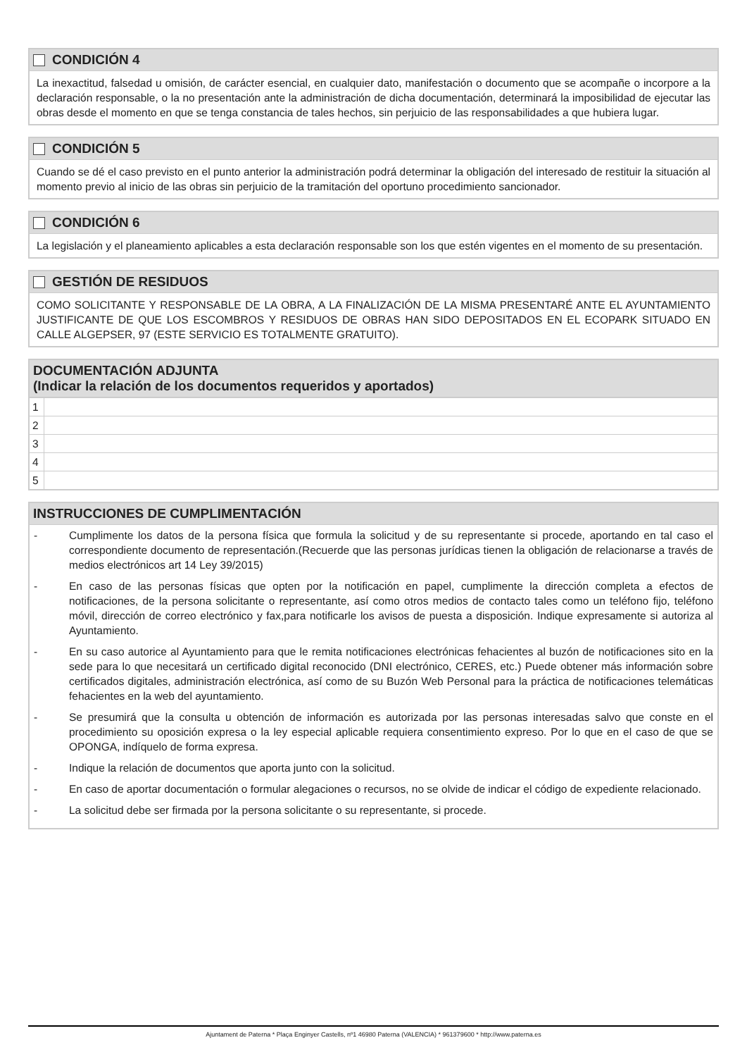CONDICIÓN 4
La inexactitud, falsedad u omisión, de carácter esencial, en cualquier dato, manifestación o documento que se acompañe o incorpore a la declaración responsable, o la no presentación ante la administración de dicha documentación, determinará la imposibilidad de ejecutar las obras desde el momento en que se tenga constancia de tales hechos, sin perjuicio de las responsabilidades a que hubiera lugar.
CONDICIÓN 5
Cuando se dé el caso previsto en el punto anterior la administración podrá determinar la obligación del interesado de restituir la situación al momento previo al inicio de las obras sin perjuicio de la tramitación del oportuno procedimiento sancionador.
CONDICIÓN 6
La legislación y el planeamiento aplicables a esta declaración responsable son los que estén vigentes en el momento de su presentación.
GESTIÓN DE RESIDUOS
COMO SOLICITANTE Y RESPONSABLE DE LA OBRA, A LA FINALIZACIÓN DE LA MISMA PRESENTARÉ ANTE EL AYUNTAMIENTO JUSTIFICANTE DE QUE LOS ESCOMBROS Y RESIDUOS DE OBRAS HAN SIDO DEPOSITADOS EN EL ECOPARK SITUADO EN CALLE ALGEPSER, 97 (ESTE SERVICIO ES TOTALMENTE GRATUITO).
DOCUMENTACIÓN ADJUNTA
(Indicar la relación de los documentos requeridos y aportados)
| 1 | |
| 2 | |
| 3 | |
| 4 | |
| 5 | |
INSTRUCCIONES DE CUMPLIMENTACIÓN
- Cumplimente los datos de la persona física que formula la solicitud y de su representante si procede, aportando en tal caso el correspondiente documento de representación.(Recuerde que las personas jurídicas tienen la obligación de relacionarse a través de medios electrónicos art 14 Ley 39/2015)
- En caso de las personas físicas que opten por la notificación en papel, cumplimente la dirección completa a efectos de notificaciones, de la persona solicitante o representante, así como otros medios de contacto tales como un teléfono fijo, teléfono móvil, dirección de correo electrónico y fax,para notificarle los avisos de puesta a disposición. Indique expresamente si autoriza al Ayuntamiento.
- En su caso autorice al Ayuntamiento para que le remita notificaciones electrónicas fehacientes al buzón de notificaciones sito en la sede para lo que necesitará un certificado digital reconocido (DNI electrónico, CERES, etc.) Puede obtener más información sobre certificados digitales, administración electrónica, así como de su Buzón Web Personal para la práctica de notificaciones telemáticas fehacientes en la web del ayuntamiento.
- Se presumirá que la consulta u obtención de información es autorizada por las personas interesadas salvo que conste en el procedimiento su oposición expresa o la ley especial aplicable requiera consentimiento expreso. Por lo que en el caso de que se OPONGA, indíquelo de forma expresa.
- Indique la relación de documentos que aporta junto con la solicitud.
- En caso de aportar documentación o formular alegaciones o recursos, no se olvide de indicar el código de expediente relacionado.
- La solicitud debe ser firmada por la persona solicitante o su representante, si procede.
Ajuntament de Paterna * Plaça Enginyer Castells, nº1 46980 Paterna (VALENCIA) * 961379600 * http://www.paterna.es